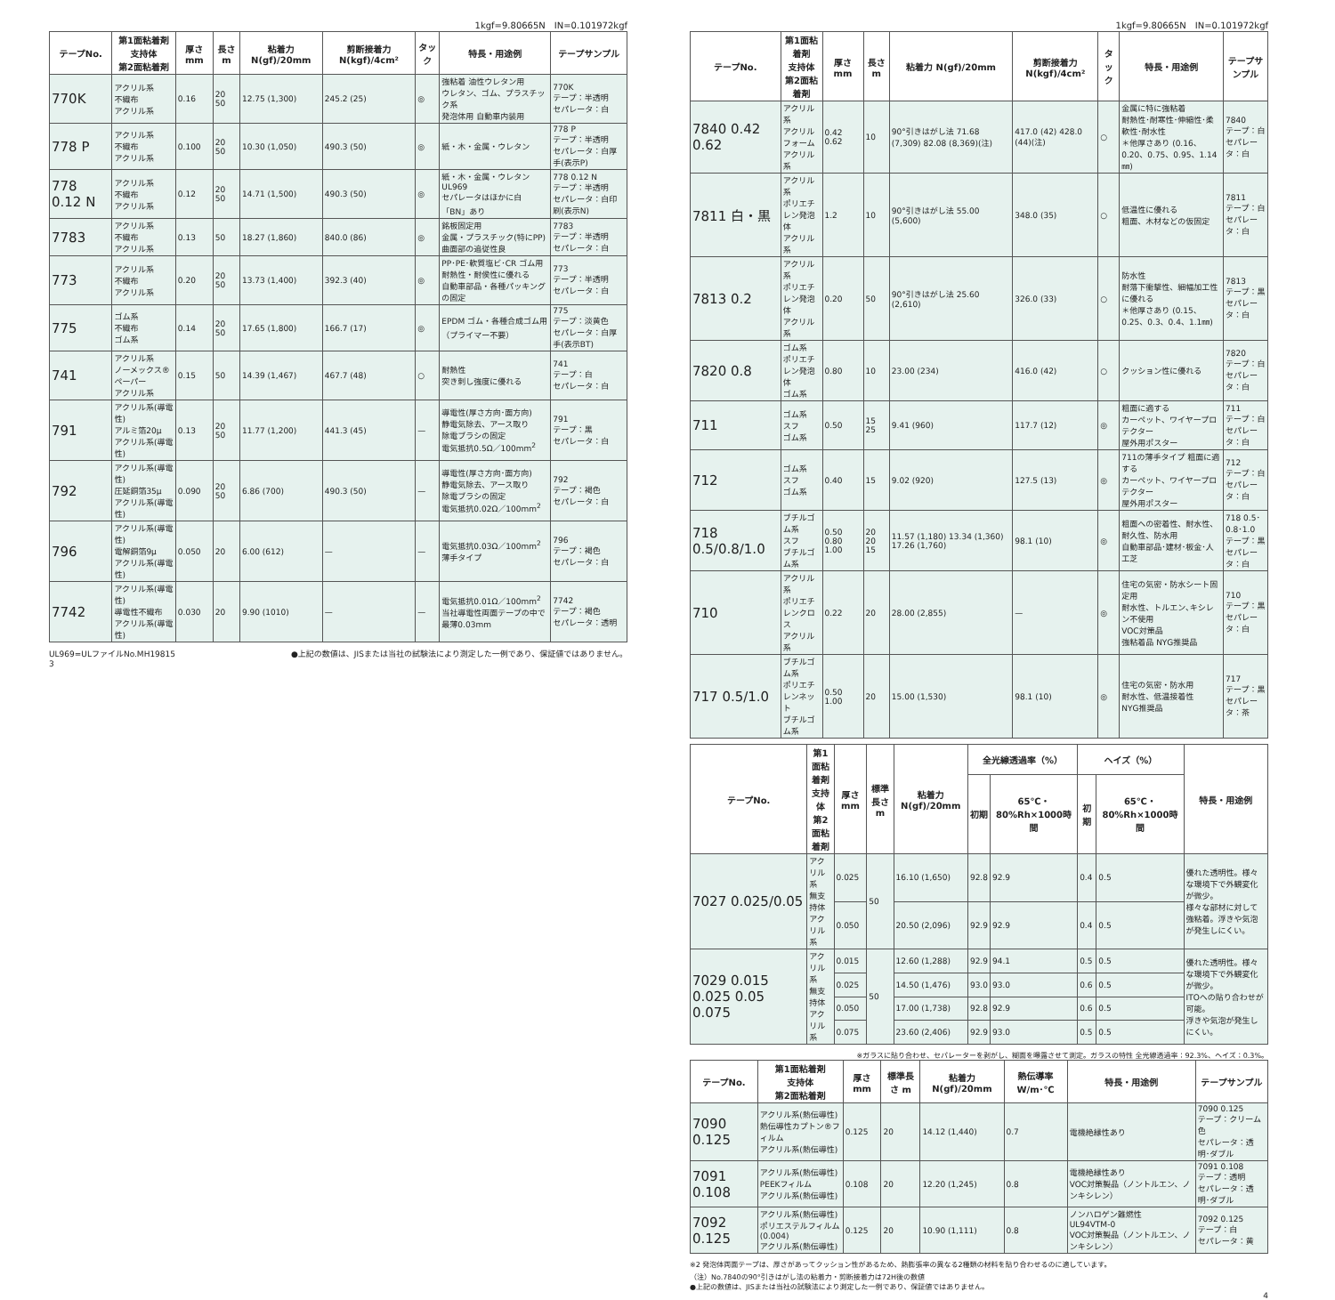1kgf=9.80665N　IN=0.101972kgf
| テープNo. | 第1面粘着剤 支持体 第2面粘着剤 | 厚さ mm | 長さ m | 粘着力 N(gf)/20mm | 剪断接着力 N(kgf)/4cm² | タック | 特長・用途例 | テープサンプル |
| --- | --- | --- | --- | --- | --- | --- | --- | --- |
| 770K | アクリル系 不織布 アクリル系 | 0.16 | 20 50 | 12.75 (1,300) | 245.2 (25) | ◎ | 強粘着 油性ウレタン用 ウレタン、ゴム、プラスチック系 発泡体用 自動車内装用 | 770K テープ：半透明 セパレータ：白 |
| 778 P | アクリル系 不織布 アクリル系 | 0.100 | 20 50 | 10.30 (1,050) | 490.3 (50) | ◎ | 紙・木・金属・ウレタン | 778 P テープ：半透明 セパレータ：白厚手(表示P) |
| 778 0.12 N | アクリル系 不織布 アクリル系 | 0.12 | 20 50 | 14.71 (1,500) | 490.3 (50) | ◎ | 紙・木・金属・ウレタン UL969 セパレータはほかに白「BN」あり | 778 0.12 N テープ：半透明 セパレータ：白印刷(表示N) |
| 7783 | アクリル系 不織布 アクリル系 | 0.13 | 50 | 18.27 (1,860) | 840.0 (86) | ◎ | 銘板固定用 金属・プラスチック(特にPP) 曲面部の追従性良 | 7783 テープ：半透明 セパレータ：白 |
| 773 | アクリル系 不織布 アクリル系 | 0.20 | 20 50 | 13.73 (1,400) | 392.3 (40) | ◎ | PP･PE･軟質塩ビ･CR ゴム用 耐熱性・耐侯性に優れる 自動車部品・各種パッキングの固定 | 773 テープ：半透明 セパレータ：白 |
| 775 | ゴム系 不織布 ゴム系 | 0.14 | 20 50 | 17.65 (1,800) | 166.7 (17) | ◎ | EPDM ゴム・各種合成ゴム用 （プライマー不要） | 775 テープ：淡黄色 セパレータ：白厚手(表示BT) |
| 741 | アクリル系 ノーメックス®ペーパー アクリル系 | 0.15 | 50 | 14.39 (1,467) | 467.7 (48) | ○ | 耐熱性 突き刺し強度に優れる | 741 テープ：白 セパレータ：白 |
| 791 | アクリル系(導電性) アルミ箔20μ アクリル系(導電性) | 0.13 | 20 50 | 11.77 (1,200) | 441.3 (45) | — | 導電性(厚さ方向･面方向) 静電気除去、アース取り 除電ブラシの固定 電気抵抗0.5Ω／100mm<sup>2</sup> | 791 テープ：黒 セパレータ：白 |
| 792 | アクリル系(導電性) 圧延銅箔35μ アクリル系(導電性) | 0.090 | 20 50 | 6.86 (700) | 490.3 (50) | — | 導電性(厚さ方向･面方向) 静電気除去、アース取り 除電ブラシの固定 電気抵抗0.02Ω／100mm<sup>2</sup> | 792 テープ：褐色 セパレータ：白 |
| 796 | アクリル系(導電性) 電解銅箔9μ アクリル系(導電性) | 0.050 | 20 | 6.00 (612) | — | — | 電気抵抗0.03Ω／100mm<sup>2</sup> 薄手タイプ | 796 テープ：褐色 セパレータ：白 |
| 7742 | アクリル系(導電性) 導電性不織布 アクリル系(導電性) | 0.030 | 20 | 9.90 (1010) | — | — | 電気抵抗0.01Ω／100mm<sup>2</sup> 当社導電性両面テープの中で最薄0.03mm | 7742 テープ：褐色 セパレータ：透明 |
UL969=ULファイルNo.MH19815 ●上記の数値は、JISまたは当社の試験法により測定した一例であり、保証値ではありません。
3
1kgf=9.80665N　IN=0.101972kgf
| テープNo. | 第1面粘着剤 支持体 第2面粘着剤 | 厚さ mm | 長さ m | 粘着力 N(gf)/20mm | 剪断接着力 N(kgf)/4cm² | タック | 特長・用途例 | テープサンプル |
| --- | --- | --- | --- | --- | --- | --- | --- | --- |
| 7840 0.42 0.62 | アクリル系 アクリルフォーム アクリル系 | 0.42 0.62 | 10 | 90°引きはがし法 71.68 (7,309) 82.08 (8,369)(注) | 417.0 (42) 428.0 (44)(注) | ○ | 金属に特に強粘着 耐熱性･耐寒性･伸縮性･柔軟性･耐水性 ＊他厚さあり (0.16、0.20、0.75、0.95、1.14㎜) | 7840 テープ：白 セパレータ：白 |
| 7811 白・黒 | アクリル系 ポリエチレン発泡体 アクリル系 | 1.2 | 10 | 90°引きはがし法 55.00 (5,600) | 348.0 (35) | ○ | 低温性に優れる 粗面、木材などの仮固定 | 7811 テープ：白 セパレータ：白 |
| 7813 0.2 | アクリル系 ポリエチレン発泡体 アクリル系 | 0.20 | 50 | 90°引きはがし法 25.60 (2,610) | 326.0 (33) | ○ | 防水性 耐落下衝撃性、細幅加工性に優れる ＊他厚さあり (0.15、0.25、0.3、0.4、1.1㎜) | 7813 テープ：黒 セパレータ：白 |
| 7820 0.8 | ゴム系 ポリエチレン発泡体 ゴム系 | 0.80 | 10 | 23.00 (234) | 416.0 (42) | ○ | クッション性に優れる | 7820 テープ：白 セパレータ：白 |
| 711 | ゴム系 スフ ゴム系 | 0.50 | 15 25 | 9.41 (960) | 117.7 (12) | ◎ | 粗面に適する カーペット、ワイヤープロテクター 屋外用ポスター | 711 テープ：白 セパレータ：白 |
| 712 | ゴム系 スフ ゴム系 | 0.40 | 15 | 9.02 (920) | 127.5 (13) | ◎ | 711の薄手タイプ 粗面に適する カーペット、ワイヤープロテクター 屋外用ポスター | 712 テープ：白 セパレータ：白 |
| 718 0.5/0.8/1.0 | ブチルゴム系 スフ ブチルゴム系 | 0.50 0.80 1.00 | 20 20 15 | 11.57 (1,180) 13.34 (1,360) 17.26 (1,760) | 98.1 (10) | ◎ | 粗面への密着性、耐水性、耐久性、防水用 自動車部品･建材･板金･人工芝 | 718 0.5･0.8･1.0 テープ：黒 セパレータ：白 |
| 710 | アクリル系 ポリエチレンクロス アクリル系 | 0.22 | 20 | 28.00 (2,855) | — | ◎ | 住宅の気密・防水シート固定用 耐水性、トルエン､キシレン不使用 VOC対策品 強粘着品 NYG推奨品 | 710 テープ：黒 セパレータ：白 |
| 717 0.5/1.0 | ブチルゴム系 ポリエチレンネット ブチルゴム系 | 0.50 1.00 | 20 | 15.00 (1,530) | 98.1 (10) | ◎ | 住宅の気密・防水用 耐水性、低温接着性 NYG推奨品 | 717 テープ：黒 セパレータ：茶 |
| テープNo. | 第1面粘着剤 支持体 第2面粘着剤 | 厚さ mm | 標準長さ m | 粘着力 N(gf)/20mm | 全光線透過率（%） | | ヘイズ（%） | | 特長・用途例 |
| --- | --- | --- | --- | --- | --- | --- | --- | --- | --- |
| | | | | | 初期 | 65℃・80%Rh×1000時間 | 初期 | 65℃・80%Rh×1000時間 | |
| 7027 0.025/0.05 | アクリル系 無支持体 アクリル系 | 0.025 | 50 | 16.10 (1,650) | 92.8 | 92.9 | 0.4 | 0.5 | 優れた透明性。様々な環境下で外観変化が微少。 様々な部材に対して強粘着。浮きや気泡が発生しにくい。 |
| | | 0.050 | | 20.50 (2,096) | 92.9 | 92.9 | 0.4 | 0.5 | |
| 7029 0.015 0.025 0.05 0.075 | アクリル系 無支持体 アクリル系 | 0.015 | 50 | 12.60 (1,288) | 92.9 | 94.1 | 0.5 | 0.5 | 優れた透明性。様々な環境下で外観変化が微少。 ITOへの貼り合わせが可能。 浮きや気泡が発生しにくい。 |
| | | 0.025 | | 14.50 (1,476) | 93.0 | 93.0 | 0.6 | 0.5 | |
| | | 0.050 | | 17.00 (1,738) | 92.8 | 92.9 | 0.6 | 0.5 | |
| | | 0.075 | | 23.60 (2,406) | 92.9 | 93.0 | 0.5 | 0.5 | |
※ガラスに貼り合わせ、セパレーターを剥がし、糊面を曝露させて測定。ガラスの特性 全光線透過率：92.3%、ヘイズ：0.3%。
| テープNo. | 第1面粘着剤 支持体 第2面粘着剤 | 厚さ mm | 標準長さ m | 粘着力 N(gf)/20mm | 熱伝導率 W/m･℃ | 特長・用途例 | テープサンプル |
| --- | --- | --- | --- | --- | --- | --- | --- |
| 7090 0.125 | アクリル系(熱伝導性) 熱伝導性カプトン®フィルム アクリル系(熱伝導性) | 0.125 | 20 | 14.12 (1,440) | 0.7 | 電機絶縁性あり | 7090 0.125 テープ：クリーム色 セパレータ：透明･ダブル |
| 7091 0.108 | アクリル系(熱伝導性) PEEKフィルム アクリル系(熱伝導性) | 0.108 | 20 | 12.20 (1,245) | 0.8 | 電機絶縁性あり VOC対策製品（ノントルエン、ノンキシレン） | 7091 0.108 テープ：透明 セパレータ：透明･ダブル |
| 7092 0.125 | アクリル系(熱伝導性) ポリエステルフィルム(0.004) アクリル系(熱伝導性) | 0.125 | 20 | 10.90 (1,111) | 0.8 | ノンハロゲン難燃性 UL94VTM-0 VOC対策製品（ノントルエン、ノンキシレン） | 7092 0.125 テープ：白 セパレータ：黄 |
※2 発泡体両面テープは、厚さがあってクッション性があるため、熱膨張率の異なる2種類の材料を貼り合わせるのに適しています。
（注）No.7840の90°引きはがし法の粘着力・剪断接着力は72H後の数値
●上記の数値は、JISまたは当社の試験法により測定した一例であり、保証値ではありません。
4